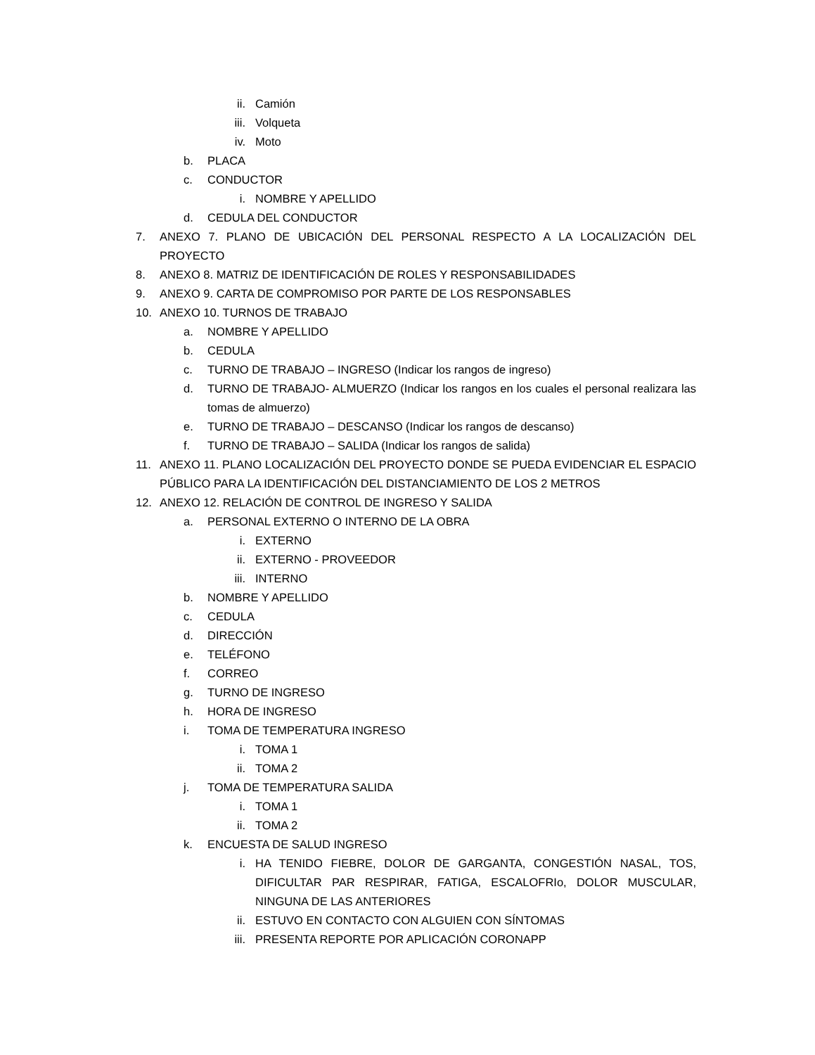ii. Camión
iii. Volqueta
iv. Moto
b. PLACA
c. CONDUCTOR
i. NOMBRE Y APELLIDO
d. CEDULA DEL CONDUCTOR
7. ANEXO 7. PLANO DE UBICACIÓN DEL PERSONAL RESPECTO A LA LOCALIZACIÓN DEL PROYECTO
8. ANEXO 8. MATRIZ DE IDENTIFICACIÓN DE ROLES Y RESPONSABILIDADES
9. ANEXO 9. CARTA DE COMPROMISO POR PARTE DE LOS RESPONSABLES
10. ANEXO 10. TURNOS DE TRABAJO
a. NOMBRE Y APELLIDO
b. CEDULA
c. TURNO DE TRABAJO – INGRESO (Indicar los rangos de ingreso)
d. TURNO DE TRABAJO- ALMUERZO (Indicar los rangos en los cuales el personal realizara las tomas de almuerzo)
e. TURNO DE TRABAJO – DESCANSO (Indicar los rangos de descanso)
f. TURNO DE TRABAJO – SALIDA (Indicar los rangos de salida)
11. ANEXO 11. PLANO LOCALIZACIÓN DEL PROYECTO DONDE SE PUEDA EVIDENCIAR EL ESPACIO PÚBLICO PARA LA IDENTIFICACIÓN DEL DISTANCIAMIENTO DE LOS 2 METROS
12. ANEXO 12. RELACIÓN DE CONTROL DE INGRESO Y SALIDA
a. PERSONAL EXTERNO O INTERNO DE LA OBRA
i. EXTERNO
ii. EXTERNO - PROVEEDOR
iii. INTERNO
b. NOMBRE Y APELLIDO
c. CEDULA
d. DIRECCIÓN
e. TELÉFONO
f. CORREO
g. TURNO DE INGRESO
h. HORA DE INGRESO
i. TOMA DE TEMPERATURA INGRESO
i. TOMA 1
ii. TOMA 2
j. TOMA DE TEMPERATURA SALIDA
i. TOMA 1
ii. TOMA 2
k. ENCUESTA DE SALUD INGRESO
i. HA TENIDO FIEBRE, DOLOR DE GARGANTA, CONGESTIÓN NASAL, TOS, DIFICULTAR PAR RESPIRAR, FATIGA, ESCALOFRIo, DOLOR MUSCULAR, NINGUNA DE LAS ANTERIORES
ii. ESTUVO EN CONTACTO CON ALGUIEN CON SÍNTOMAS
iii. PRESENTA REPORTE POR APLICACIÓN CORONAPP